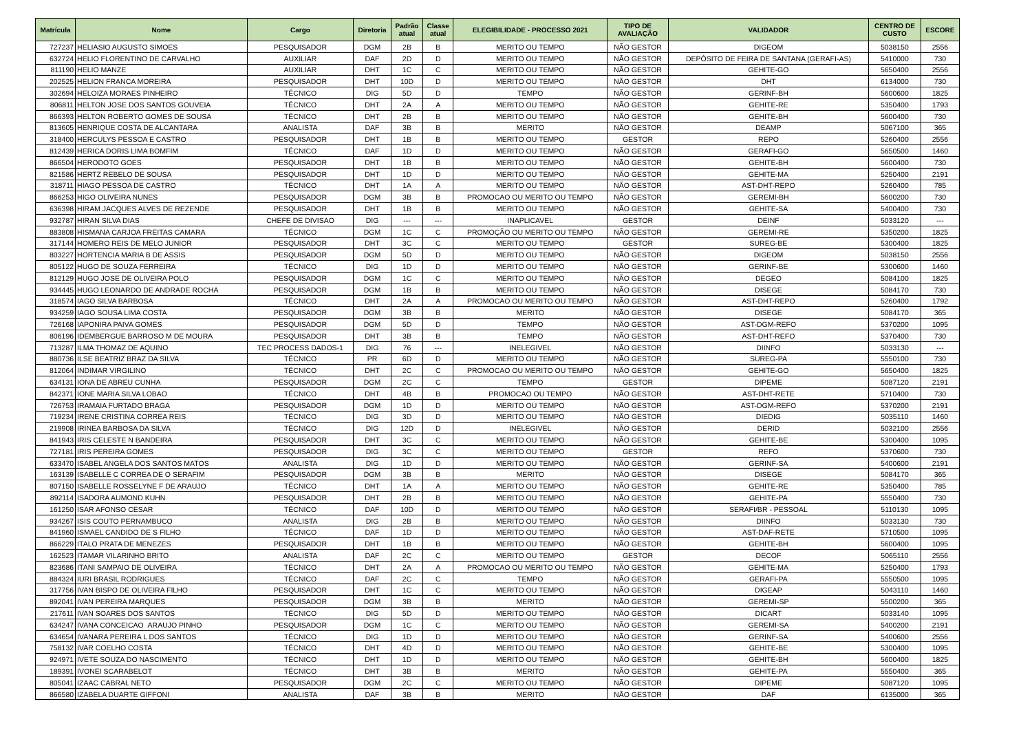| Matrícula | Nome | Cargo | Diretoria | Padrão atual | Classe atual | ELEGIBILIDADE - PROCESSO 2021 | TIPO DE AVALIAÇÃO | VALIDADOR | CENTRO DE CUSTO | ESCORE |
| --- | --- | --- | --- | --- | --- | --- | --- | --- | --- | --- |
| 727237 | HELIASIO AUGUSTO SIMOES | PESQUISADOR | DGM | 2B | B | MERITO OU TEMPO | NÃO GESTOR | DIGEOM | 5038150 | 2556 |
| 632724 | HELIO FLORENTINO DE CARVALHO | AUXILIAR | DAF | 2D | D | MERITO OU TEMPO | NÃO GESTOR | DEPÓSITO DE FEIRA DE SANTANA (GERAFI-AS) | 5410000 | 730 |
| 811190 | HELIO MANZE | AUXILIAR | DHT | 1C | C | MERITO OU TEMPO | NÃO GESTOR | GEHITE-GO | 5650400 | 2556 |
| 202525 | HELION FRANCA MOREIRA | PESQUISADOR | DHT | 10D | D | MERITO OU TEMPO | NÃO GESTOR | DHT | 6134000 | 730 |
| 302694 | HELOIZA MORAES PINHEIRO | TÉCNICO | DIG | 5D | D | TEMPO | NÃO GESTOR | GERINF-BH | 5600600 | 1825 |
| 806811 | HELTON JOSE DOS SANTOS GOUVEIA | TÉCNICO | DHT | 2A | A | MERITO OU TEMPO | NÃO GESTOR | GEHITE-RE | 5350400 | 1793 |
| 866393 | HELTON ROBERTO GOMES DE SOUSA | TÉCNICO | DHT | 2B | B | MERITO OU TEMPO | NÃO GESTOR | GEHITE-BH | 5600400 | 730 |
| 813605 | HENRIQUE COSTA DE ALCANTARA | ANALISTA | DAF | 3B | B | MERITO | NÃO GESTOR | DEAMP | 5067100 | 365 |
| 318400 | HERCULYS PESSOA E CASTRO | PESQUISADOR | DHT | 1B | B | MERITO OU TEMPO | GESTOR | REPO | 5260400 | 2556 |
| 812439 | HERICA DORIS LIMA BOMFIM | TÉCNICO | DAF | 1D | D | MERITO OU TEMPO | NÃO GESTOR | GERAFI-GO | 5650500 | 1460 |
| 866504 | HERODOTO GOES | PESQUISADOR | DHT | 1B | B | MERITO OU TEMPO | NÃO GESTOR | GEHITE-BH | 5600400 | 730 |
| 821586 | HERTZ REBELO DE SOUSA | PESQUISADOR | DHT | 1D | D | MERITO OU TEMPO | NÃO GESTOR | GEHITE-MA | 5250400 | 2191 |
| 318711 | HIAGO PESSOA DE CASTRO | TÉCNICO | DHT | 1A | A | MERITO OU TEMPO | NÃO GESTOR | AST-DHT-REPO | 5260400 | 785 |
| 866253 | HIGO OLIVEIRA NUNES | PESQUISADOR | DGM | 3B | B | PROMOCAO OU MERITO OU TEMPO | NÃO GESTOR | GEREMI-BH | 5600200 | 730 |
| 636398 | HIRAM JACQUES ALVES DE REZENDE | PESQUISADOR | DHT | 1B | B | MERITO OU TEMPO | NÃO GESTOR | GEHITE-SA | 5400400 | 730 |
| 932787 | HIRAN SILVA DIAS | CHEFE DE DIVISAO | DIG | --- | --- | INAPLICAVEL | GESTOR | DEINF | 5033120 | --- |
| 883808 | HISMANA CARJOA FREITAS CAMARA | TÉCNICO | DGM | 1C | C | PROMOÇÃO OU MERITO OU TEMPO | NÃO GESTOR | GEREMI-RE | 5350200 | 1825 |
| 317144 | HOMERO REIS DE MELO JUNIOR | PESQUISADOR | DHT | 3C | C | MERITO OU TEMPO | GESTOR | SUREG-BE | 5300400 | 1825 |
| 803227 | HORTENCIA MARIA B DE ASSIS | PESQUISADOR | DGM | 5D | D | MERITO OU TEMPO | NÃO GESTOR | DIGEOM | 5038150 | 2556 |
| 805122 | HUGO DE SOUZA FERREIRA | TÉCNICO | DIG | 1D | D | MERITO OU TEMPO | NÃO GESTOR | GERINF-BE | 5300600 | 1460 |
| 812129 | HUGO JOSE DE OLIVEIRA POLO | PESQUISADOR | DGM | 1C | C | MERITO OU TEMPO | NÃO GESTOR | DEGEO | 5084100 | 1825 |
| 934445 | HUGO LEONARDO DE ANDRADE ROCHA | PESQUISADOR | DGM | 1B | B | MERITO OU TEMPO | NÃO GESTOR | DISEGE | 5084170 | 730 |
| 318574 | IAGO SILVA BARBOSA | TÉCNICO | DHT | 2A | A | PROMOCAO OU MERITO OU TEMPO | NÃO GESTOR | AST-DHT-REPO | 5260400 | 1792 |
| 934259 | IAGO SOUSA LIMA COSTA | PESQUISADOR | DGM | 3B | B | MERITO | NÃO GESTOR | DISEGE | 5084170 | 365 |
| 726168 | IAPONIRA PAIVA GOMES | PESQUISADOR | DGM | 5D | D | TEMPO | NÃO GESTOR | AST-DGM-REFO | 5370200 | 1095 |
| 806196 | IDEMBERGUE BARROSO M DE MOURA | PESQUISADOR | DHT | 3B | B | TEMPO | NÃO GESTOR | AST-DHT-REFO | 5370400 | 730 |
| 713287 | ILMA THOMAZ DE AQUINO | TEC PROCESS DADOS-1 | DIG | 76 | --- | INELEGIVEL | NÃO GESTOR | DIINFO | 5033130 | --- |
| 880736 | ILSE BEATRIZ BRAZ DA SILVA | TÉCNICO | PR | 6D | D | MERITO OU TEMPO | NÃO GESTOR | SUREG-PA | 5550100 | 730 |
| 812064 | INDIMAR VIRGILINO | TÉCNICO | DHT | 2C | C | PROMOCAO OU MERITO OU TEMPO | NÃO GESTOR | GEHITE-GO | 5650400 | 1825 |
| 634131 | IONA DE ABREU CUNHA | PESQUISADOR | DGM | 2C | C | TEMPO | GESTOR | DIPEME | 5087120 | 2191 |
| 842371 | IONE MARIA SILVA LOBAO | TÉCNICO | DHT | 4B | B | PROMOCAO OU TEMPO | NÃO GESTOR | AST-DHT-RETE | 5710400 | 730 |
| 726753 | IRAMAIA FURTADO BRAGA | PESQUISADOR | DGM | 1D | D | MERITO OU TEMPO | NÃO GESTOR | AST-DGM-REFO | 5370200 | 2191 |
| 719234 | IRENE CRISTINA CORREA REIS | TÉCNICO | DIG | 3D | D | MERITO OU TEMPO | NÃO GESTOR | DIEDIG | 5035110 | 1460 |
| 219908 | IRINEA BARBOSA DA SILVA | TÉCNICO | DIG | 12D | D | INELEGIVEL | NÃO GESTOR | DERID | 5032100 | 2556 |
| 841943 | IRIS CELESTE N BANDEIRA | PESQUISADOR | DHT | 3C | C | MERITO OU TEMPO | NÃO GESTOR | GEHITE-BE | 5300400 | 1095 |
| 727181 | IRIS PEREIRA GOMES | PESQUISADOR | DIG | 3C | C | MERITO OU TEMPO | GESTOR | REFO | 5370600 | 730 |
| 633470 | ISABEL ANGELA DOS SANTOS MATOS | ANALISTA | DIG | 1D | D | MERITO OU TEMPO | NÃO GESTOR | GERINF-SA | 5400600 | 2191 |
| 163139 | ISABELLE C CORREA DE O SERAFIM | PESQUISADOR | DGM | 3B | B | MERITO | NÃO GESTOR | DISEGE | 5084170 | 365 |
| 807150 | ISABELLE ROSSELYNE F DE ARAUJO | TÉCNICO | DHT | 1A | A | MERITO OU TEMPO | NÃO GESTOR | GEHITE-RE | 5350400 | 785 |
| 892114 | ISADORA AUMOND KUHN | PESQUISADOR | DHT | 2B | B | MERITO OU TEMPO | NÃO GESTOR | GEHITE-PA | 5550400 | 730 |
| 161250 | ISAR AFONSO CESAR | TÉCNICO | DAF | 10D | D | MERITO OU TEMPO | NÃO GESTOR | SERAFI/BR - PESSOAL | 5110130 | 1095 |
| 934267 | ISIS COUTO PERNAMBUCO | ANALISTA | DIG | 2B | B | MERITO OU TEMPO | NÃO GESTOR | DIINFO | 5033130 | 730 |
| 841960 | ISMAEL CANDIDO DE S FILHO | TÉCNICO | DAF | 1D | D | MERITO OU TEMPO | NÃO GESTOR | AST-DAF-RETE | 5710500 | 1095 |
| 866229 | ITALO PRATA DE MENEZES | PESQUISADOR | DHT | 1B | B | MERITO OU TEMPO | NÃO GESTOR | GEHITE-BH | 5600400 | 1095 |
| 162523 | ITAMAR VILARINHO BRITO | ANALISTA | DAF | 2C | C | MERITO OU TEMPO | GESTOR | DECOF | 5065110 | 2556 |
| 823686 | ITANI SAMPAIO DE OLIVEIRA | TÉCNICO | DHT | 2A | A | PROMOCAO OU MERITO OU TEMPO | NÃO GESTOR | GEHITE-MA | 5250400 | 1793 |
| 884324 | IURI BRASIL RODRIGUES | TÉCNICO | DAF | 2C | C | TEMPO | NÃO GESTOR | GERAFI-PA | 5550500 | 1095 |
| 317756 | IVAN BISPO DE OLIVEIRA FILHO | PESQUISADOR | DHT | 1C | C | MERITO OU TEMPO | NÃO GESTOR | DIGEAP | 5043110 | 1460 |
| 892041 | IVAN PEREIRA MARQUES | PESQUISADOR | DGM | 3B | B | MERITO | NÃO GESTOR | GEREMI-SP | 5500200 | 365 |
| 217611 | IVAN SOARES DOS SANTOS | TÉCNICO | DIG | 5D | D | MERITO OU TEMPO | NÃO GESTOR | DICART | 5033140 | 1095 |
| 634247 | IVANA CONCEICAO ARAUJO PINHO | PESQUISADOR | DGM | 1C | C | MERITO OU TEMPO | NÃO GESTOR | GEREMI-SA | 5400200 | 2191 |
| 634654 | IVANARA PEREIRA L DOS SANTOS | TÉCNICO | DIG | 1D | D | MERITO OU TEMPO | NÃO GESTOR | GERINF-SA | 5400600 | 2556 |
| 758132 | IVAR COELHO COSTA | TÉCNICO | DHT | 4D | D | MERITO OU TEMPO | NÃO GESTOR | GEHITE-BE | 5300400 | 1095 |
| 924971 | IVETE SOUZA DO NASCIMENTO | TÉCNICO | DHT | 1D | D | MERITO OU TEMPO | NÃO GESTOR | GEHITE-BH | 5600400 | 1825 |
| 189391 | IVONEI SCARABELOT | TÉCNICO | DHT | 3B | B | MERITO | NÃO GESTOR | GEHITE-PA | 5550400 | 365 |
| 805041 | IZAAC CABRAL NETO | PESQUISADOR | DGM | 2C | C | MERITO OU TEMPO | NÃO GESTOR | DIPEME | 5087120 | 1095 |
| 866580 | IZABELA DUARTE GIFFONI | ANALISTA | DAF | 3B | B | MERITO | NÃO GESTOR | DAF | 6135000 | 365 |